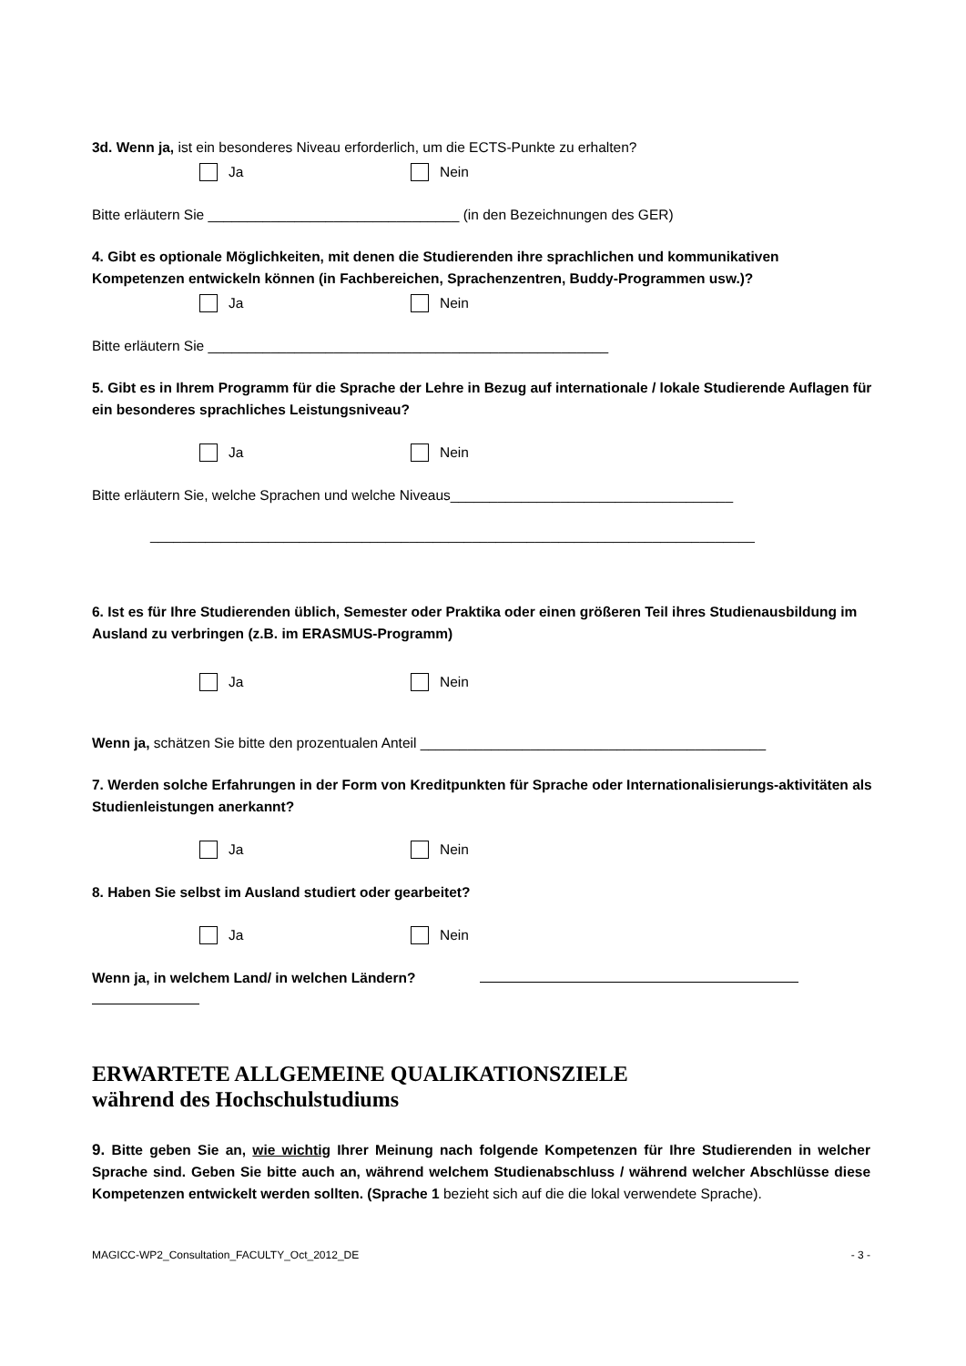3d. Wenn ja, ist ein besonderes Niveau erforderlich, um die ECTS-Punkte zu erhalten?
Ja Nein
Bitte erläutern Sie ________________________________ (in den Bezeichnungen des GER)
4. Gibt es optionale Möglichkeiten, mit denen die Studierenden ihre sprachlichen und kommunikativen Kompetenzen entwickeln können (in Fachbereichen, Sprachenzentren, Buddy-Programmen usw.)?
Ja Nein
Bitte erläutern Sie ___________________________________________________
5. Gibt es in Ihrem Programm für die Sprache der Lehre in Bezug auf internationale / lokale Studierende Auflagen für ein besonderes sprachliches Leistungsniveau?
Ja Nein
Bitte erläutern Sie, welche Sprachen und welche Niveaus____________________________________
_____________________________________________________________________________
6. Ist es für Ihre Studierenden üblich, Semester oder Praktika oder einen größeren Teil ihres Studienausbildung im Ausland zu verbringen (z.B. im ERASMUS-Programm)
Ja Nein
Wenn ja, schätzen Sie bitte den prozentualen Anteil ____________________________________________
7. Werden solche Erfahrungen in der Form von Kreditpunkten für Sprache oder Internationalisierungs-aktivitäten als Studienleistungen anerkannt?
Ja Nein
8. Haben Sie selbst im Ausland studiert oder gearbeitet?
Ja Nein
Wenn ja, in welchem Land/ in welchen Ländern?
ERWARTETE ALLGEMEINE QUALIKATIONSZIELE
während des Hochschulstudiums
9. Bitte geben Sie an, wie wichtig Ihrer Meinung nach folgende Kompetenzen für Ihre Studierenden in welcher Sprache sind. Geben Sie bitte auch an, während welchem Studienabschluss / während welcher Abschlüsse diese Kompetenzen entwickelt werden sollten. (Sprache 1 bezieht sich auf die die lokal verwendete Sprache).
MAGICC-WP2_Consultation_FACULTY_Oct_2012_DE - 3 -